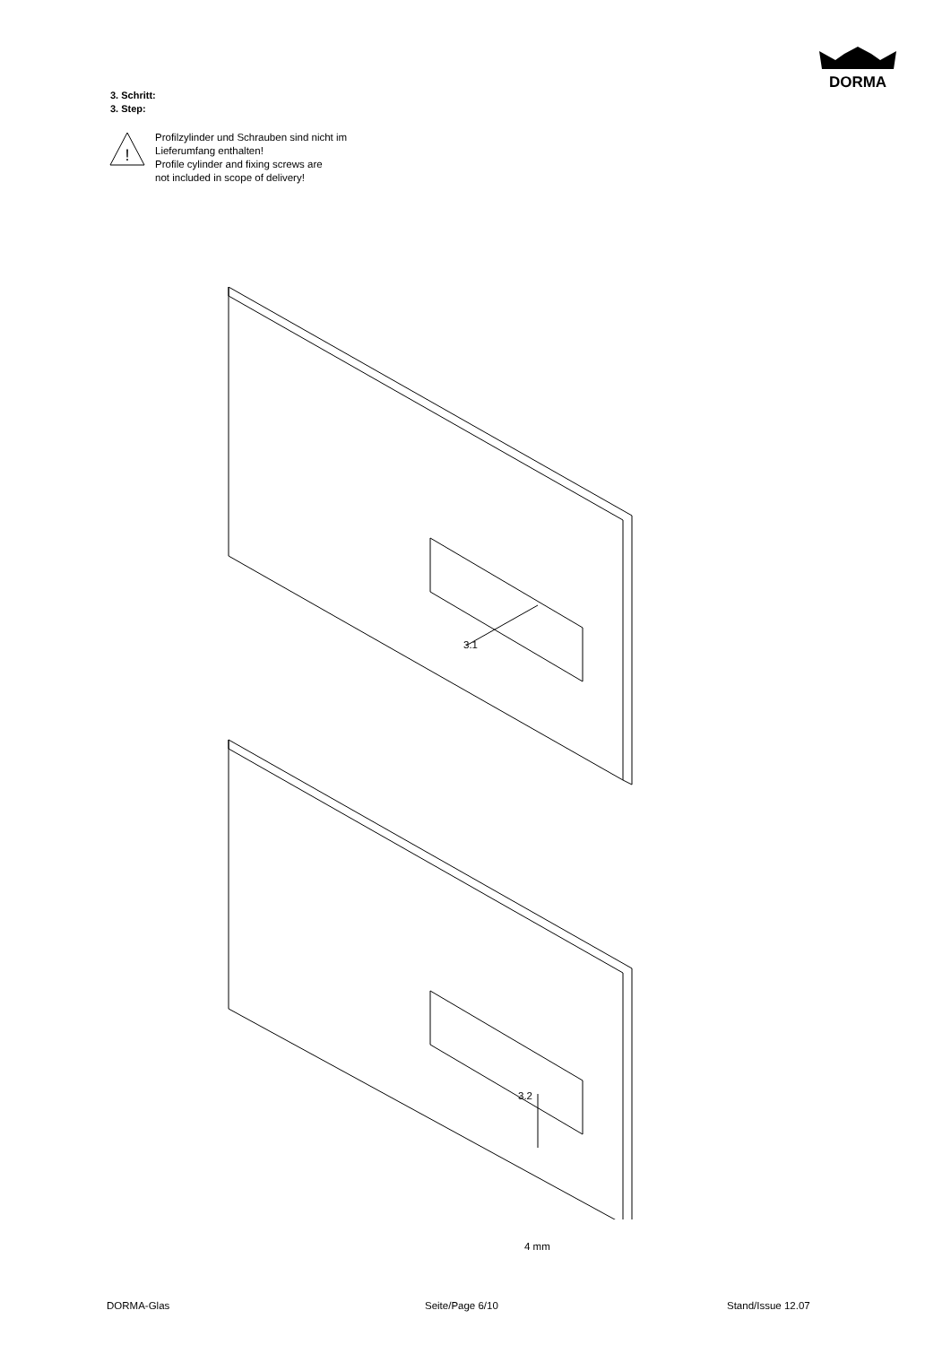DORMA
3. Schritt:
3. Step:
!
Profilzylinder und Schrauben sind nicht im
Lieferumfang enthalten!
Profile cylinder and fixing screws are
not included in scope of delivery!
3.1
3.2
4 mm
DORMA-Glas Seite/Page 6/10 Stand/Issue 12.07